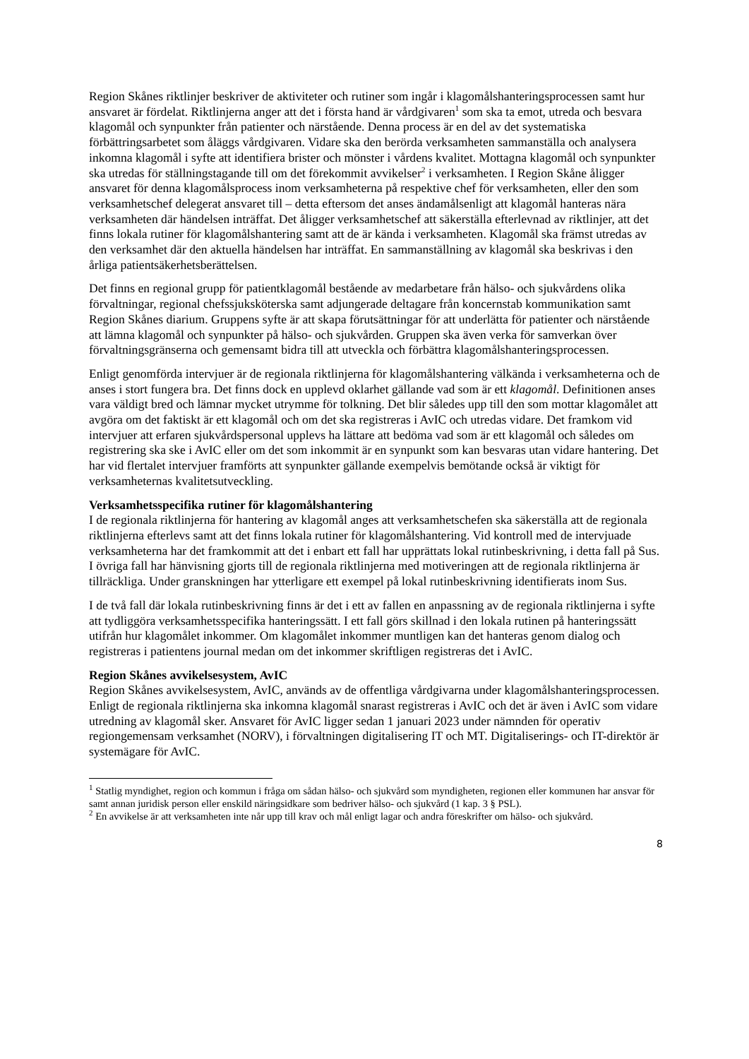Region Skånes riktlinjer beskriver de aktiviteter och rutiner som ingår i klagomålshanteringsprocessen samt hur ansvaret är fördelat. Riktlinjerna anger att det i första hand är vårdgivaren<sup>1</sup> som ska ta emot, utreda och besvara klagomål och synpunkter från patienter och närstående. Denna process är en del av det systematiska förbättringsarbetet som åläggs vårdgivaren. Vidare ska den berörda verksamheten sammanställa och analysera inkomna klagomål i syfte att identifiera brister och mönster i vårdens kvalitet. Mottagna klagomål och synpunkter ska utredas för ställningstagande till om det förekommit avvikelser<sup>2</sup> i verksamheten. I Region Skåne åligger ansvaret för denna klagomålsprocess inom verksamheterna på respektive chef för verksamheten, eller den som verksamhetschef delegerat ansvaret till – detta eftersom det anses ändamålsenligt att klagomål hanteras nära verksamheten där händelsen inträffat. Det åligger verksamhetschef att säkerställa efterlevnad av riktlinjer, att det finns lokala rutiner för klagomålshantering samt att de är kända i verksamheten. Klagomål ska främst utredas av den verksamhet där den aktuella händelsen har inträffat. En sammanställning av klagomål ska beskrivas i den årliga patientsäkerhetsberättelsen.
Det finns en regional grupp för patientklagomål bestående av medarbetare från hälso- och sjukvårdens olika förvaltningar, regional chefssjuksköterska samt adjungerade deltagare från koncernstab kommunikation samt Region Skånes diarium. Gruppens syfte är att skapa förutsättningar för att underlätta för patienter och närstående att lämna klagomål och synpunkter på hälso- och sjukvården. Gruppen ska även verka för samverkan över förvaltningsgränserna och gemensamt bidra till att utveckla och förbättra klagomålshanteringsprocessen.
Enligt genomförda intervjuer är de regionala riktlinjerna för klagomålshantering välkända i verksamheterna och de anses i stort fungera bra. Det finns dock en upplevd oklarhet gällande vad som är ett klagomål. Definitionen anses vara väldigt bred och lämnar mycket utrymme för tolkning. Det blir således upp till den som mottar klagomålet att avgöra om det faktiskt är ett klagomål och om det ska registreras i AvIC och utredas vidare. Det framkom vid intervjuer att erfaren sjukvårdspersonal upplevs ha lättare att bedöma vad som är ett klagomål och således om registrering ska ske i AvIC eller om det som inkommit är en synpunkt som kan besvaras utan vidare hantering. Det har vid flertalet intervjuer framförts att synpunkter gällande exempelvis bemötande också är viktigt för verksamheternas kvalitetsutveckling.
Verksamhetsspecifika rutiner för klagomålshantering
I de regionala riktlinjerna för hantering av klagomål anges att verksamhetschefen ska säkerställa att de regionala riktlinjerna efterlevs samt att det finns lokala rutiner för klagomålshantering. Vid kontroll med de intervjuade verksamheterna har det framkommit att det i enbart ett fall har upprättats lokal rutinbeskrivning, i detta fall på Sus. I övriga fall har hänvisning gjorts till de regionala riktlinjerna med motiveringen att de regionala riktlinjerna är tillräckliga. Under granskningen har ytterligare ett exempel på lokal rutinbeskrivning identifierats inom Sus.
I de två fall där lokala rutinbeskrivning finns är det i ett av fallen en anpassning av de regionala riktlinjerna i syfte att tydliggöra verksamhetsspecifika hanteringssätt. I ett fall görs skillnad i den lokala rutinen på hanteringssätt utifrån hur klagomålet inkommer. Om klagomålet inkommer muntligen kan det hanteras genom dialog och registreras i patientens journal medan om det inkommer skriftligen registreras det i AvIC.
Region Skånes avvikelsesystem, AvIC
Region Skånes avvikelsesystem, AvIC, används av de offentliga vårdgivarna under klagomålshanteringsprocessen. Enligt de regionala riktlinjerna ska inkomna klagomål snarast registreras i AvIC och det är även i AvIC som vidare utredning av klagomål sker. Ansvaret för AvIC ligger sedan 1 januari 2023 under nämnden för operativ regiongemensam verksamhet (NORV), i förvaltningen digitalisering IT och MT. Digitaliserings- och IT-direktör är systemägare för AvIC.
<sup>1</sup> Statlig myndighet, region och kommun i fråga om sådan hälso- och sjukvård som myndigheten, regionen eller kommunen har ansvar för samt annan juridisk person eller enskild näringsidkare som bedriver hälso- och sjukvård (1 kap. 3 § PSL).
<sup>2</sup> En avvikelse är att verksamheten inte når upp till krav och mål enligt lagar och andra föreskrifter om hälso- och sjukvård.
8